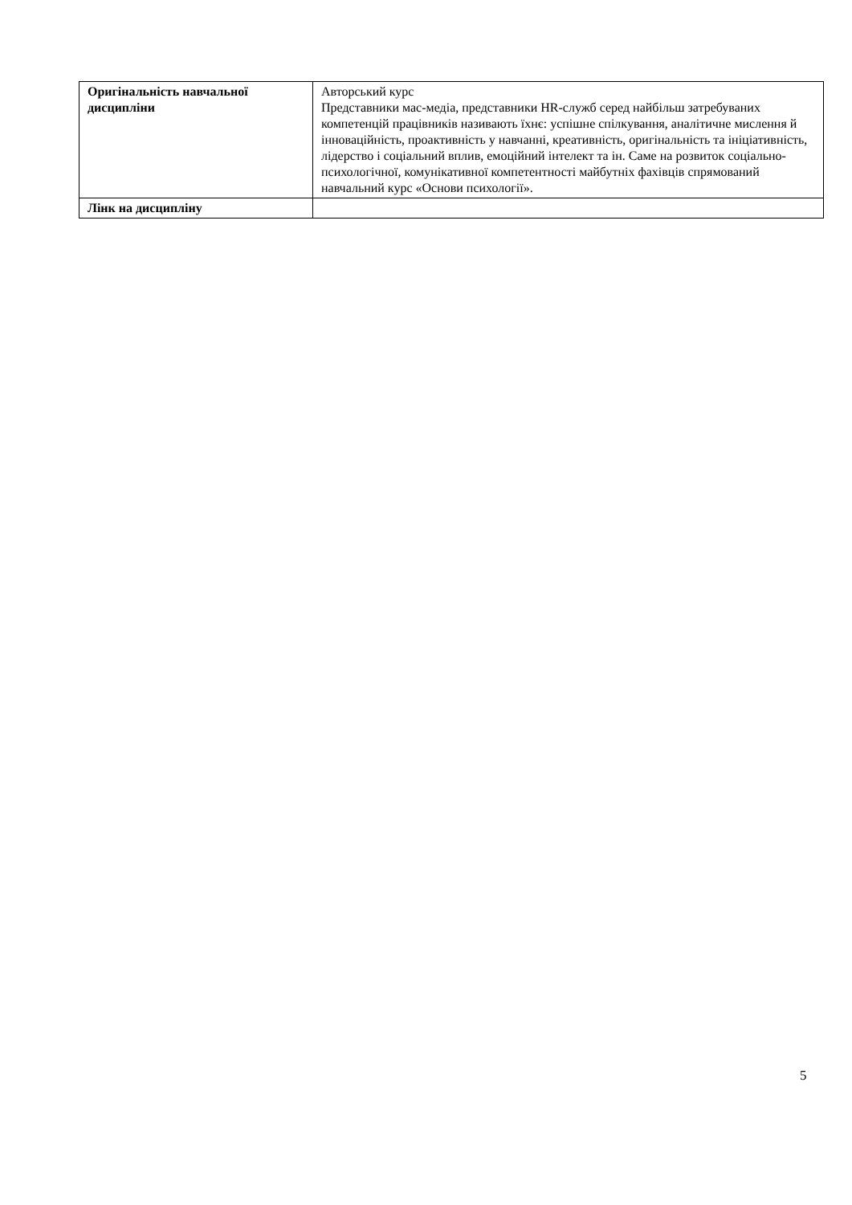| Оригінальність навчальної дисципліни | Авторський курс Представники мас-медіа, представники HR-служб серед найбільш затребуваних компетенцій працівників називають їхнє: успішне спілкування, аналітичне мислення й інноваційність, проактивність у навчанні, креативність, оригінальність та ініціативність, лідерство і соціальний вплив, емоційний інтелект та ін. Саме на розвиток соціально-психологічної, комунікативної компетентності майбутніх фахівців спрямований навчальний курс «Основи психології». |
| Лінк на дисципліну | |
5